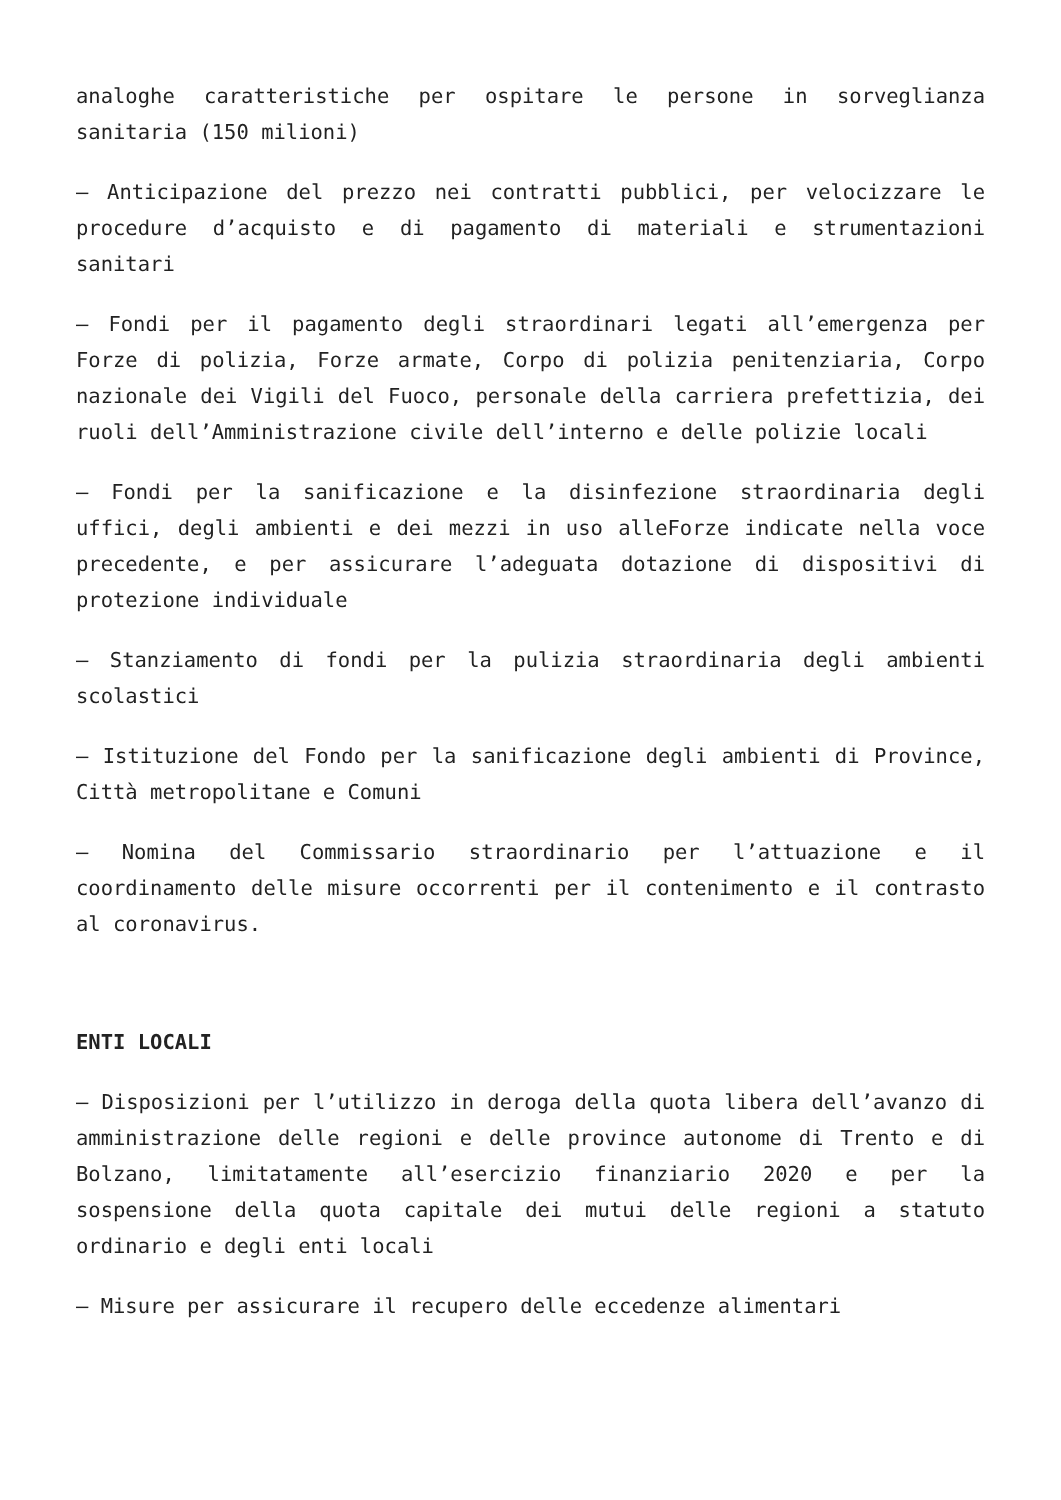analoghe caratteristiche per ospitare le persone in sorveglianza sanitaria (150 milioni)
– Anticipazione del prezzo nei contratti pubblici, per velocizzare le procedure d’acquisto e di pagamento di materiali e strumentazioni sanitari
– Fondi per il pagamento degli straordinari legati all’emergenza per Forze di polizia, Forze armate, Corpo di polizia penitenziaria, Corpo nazionale dei Vigili del Fuoco, personale della carriera prefettizia, dei ruoli dell’Amministrazione civile dell’interno e delle polizie locali
– Fondi per la sanificazione e la disinfezione straordinaria degli uffici, degli ambienti e dei mezzi in uso alleForze indicate nella voce precedente, e per assicurare l’adeguata dotazione di dispositivi di protezione individuale
– Stanziamento di fondi per la pulizia straordinaria degli ambienti scolastici
– Istituzione del Fondo per la sanificazione degli ambienti di Province, Città metropolitane e Comuni
– Nomina del Commissario straordinario per l’attuazione e il coordinamento delle misure occorrenti per il contenimento e il contrasto al coronavirus.
ENTI LOCALI
– Disposizioni per l’utilizzo in deroga della quota libera dell’avanzo di amministrazione delle regioni e delle province autonome di Trento e di Bolzano, limitatamente all’esercizio finanziario 2020 e per la sospensione della quota capitale dei mutui delle regioni a statuto ordinario e degli enti locali
– Misure per assicurare il recupero delle eccedenze alimentari